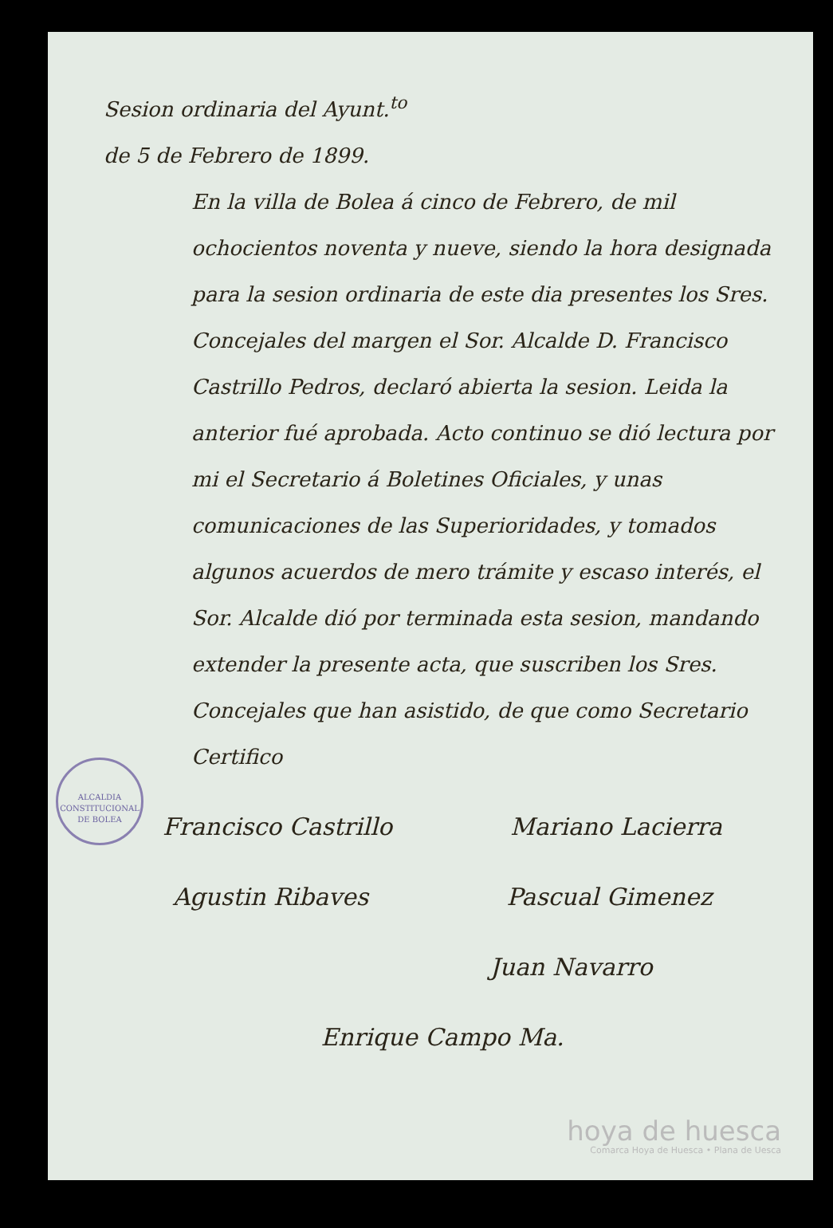Sesion ordinaria del Ayunt.<sup>to</sup> de 5 de Febrero de 1899.
En la villa de Bolea á cinco de Febrero, de mil ochocientos noventa y nueve, siendo la hora designada para la sesion ordinaria de este dia presentes los Sres. Concejales del margen el Sor. Alcalde D. Francisco Castrillo Pedros, declaró abierta la sesion. Leida la anterior fué aprobada. Acto continuo se dió lectura por mi el Secretario á Boletines Oficiales, y unas comunicaciones de las Superioridades, y tomados algunos acuerdos de mero trámite y escaso interés, el Sor. Alcalde dió por terminada esta sesion, mandando extender la presente acta, que suscriben los Sres. Concejales que han asistido, de que como Secretario Certifico
Francisco Castrillo Mariano Lacierra
Agustin Ribaves Pascual Gimenez
Juan Navarro
Enrique Campo Ma.
ALCALDIA CONSTITUCIONAL DE BOLEA
hoya de huesca
Comarca Hoya de Huesca • Plana de Uesca